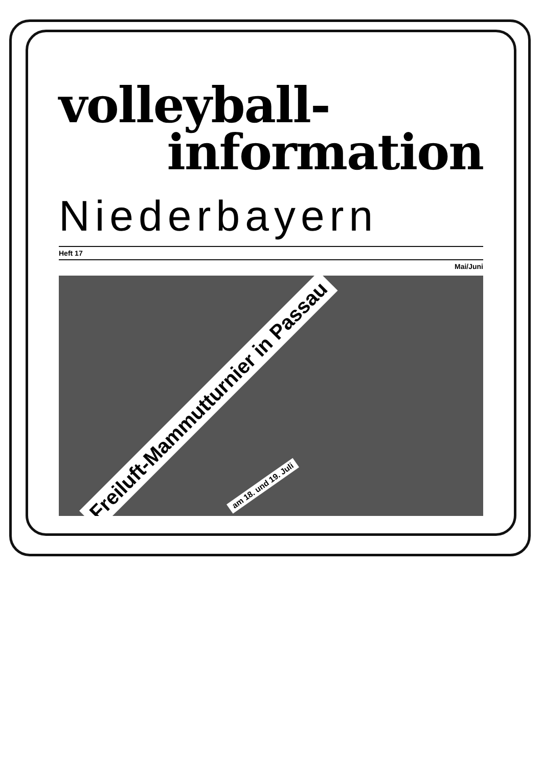volleyball-
information
Niederbayern
Heft 17
Mai/Juni
Freiluft-Mammutturnier in Passau
am 18. und 19. Juli